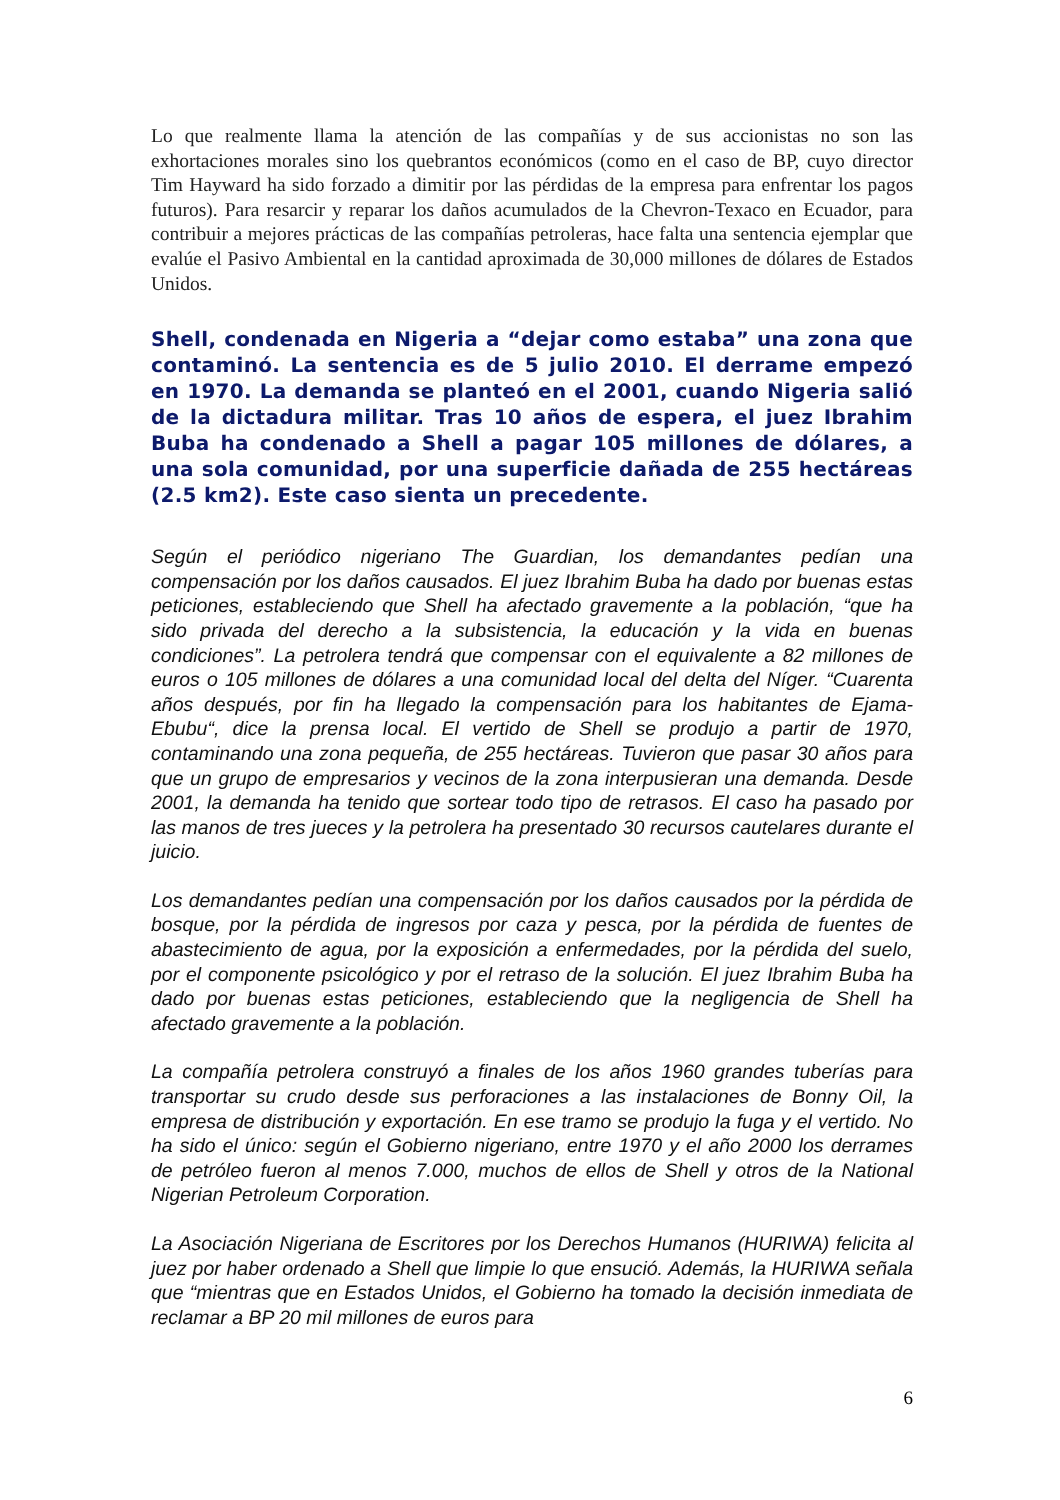Lo que realmente llama la atención de las compañías y de sus accionistas no son las exhortaciones morales sino los quebrantos económicos (como en el caso de BP, cuyo director Tim Hayward ha sido forzado a dimitir por las pérdidas de la empresa para enfrentar los pagos futuros). Para resarcir y reparar los daños acumulados de la Chevron-Texaco en Ecuador, para contribuir a mejores prácticas de las compañías petroleras, hace falta una sentencia ejemplar que evalúe el Pasivo Ambiental en la cantidad aproximada de 30,000 millones de dólares de Estados Unidos.
Shell, condenada en Nigeria a “dejar como estaba” una zona que contaminó. La sentencia es de 5 julio 2010. El derrame empezó en 1970. La demanda se planteó en el 2001, cuando Nigeria salió de la dictadura militar. Tras 10 años de espera, el juez Ibrahim Buba ha condenado a Shell a pagar 105 millones de dólares, a una sola comunidad, por una superficie dañada de 255 hectáreas (2.5 km2). Este caso sienta un precedente.
Según el periódico nigeriano The Guardian, los demandantes pedían una compensación por los daños causados. El juez Ibrahim Buba ha dado por buenas estas peticiones, estableciendo que Shell ha afectado gravemente a la población, “que ha sido privada del derecho a la subsistencia, la educación y la vida en buenas condiciones”. La petrolera tendrá que compensar con el equivalente a 82 millones de euros o 105 millones de dólares a una comunidad local del delta del Níger. “Cuarenta años después, por fin ha llegado la compensación para los habitantes de Ejama-Ebubu“, dice la prensa local. El vertido de Shell se produjo a partir de 1970, contaminando una zona pequeña, de 255 hectáreas. Tuvieron que pasar 30 años para que un grupo de empresarios y vecinos de la zona interpusieran una demanda. Desde 2001, la demanda ha tenido que sortear todo tipo de retrasos. El caso ha pasado por las manos de tres jueces y la petrolera ha presentado 30 recursos cautelares durante el juicio.
Los demandantes pedían una compensación por los daños causados por la pérdida de bosque, por la pérdida de ingresos por caza y pesca, por la pérdida de fuentes de abastecimiento de agua, por la exposición a enfermedades, por la pérdida del suelo, por el componente psicológico y por el retraso de la solución. El juez Ibrahim Buba ha dado por buenas estas peticiones, estableciendo que la negligencia de Shell ha afectado gravemente a la población.
La compañía petrolera construyó a finales de los años 1960 grandes tuberías para transportar su crudo desde sus perforaciones a las instalaciones de Bonny Oil, la empresa de distribución y exportación. En ese tramo se produjo la fuga y el vertido. No ha sido el único: según el Gobierno nigeriano, entre 1970 y el año 2000 los derrames de petróleo fueron al menos 7.000, muchos de ellos de Shell y otros de la National Nigerian Petroleum Corporation.
La Asociación Nigeriana de Escritores por los Derechos Humanos (HURIWA) felicita al juez por haber ordenado a Shell que limpie lo que ensució. Además, la HURIWA señala que “mientras que en Estados Unidos, el Gobierno ha tomado la decisión inmediata de reclamar a BP 20 mil millones de euros para
6